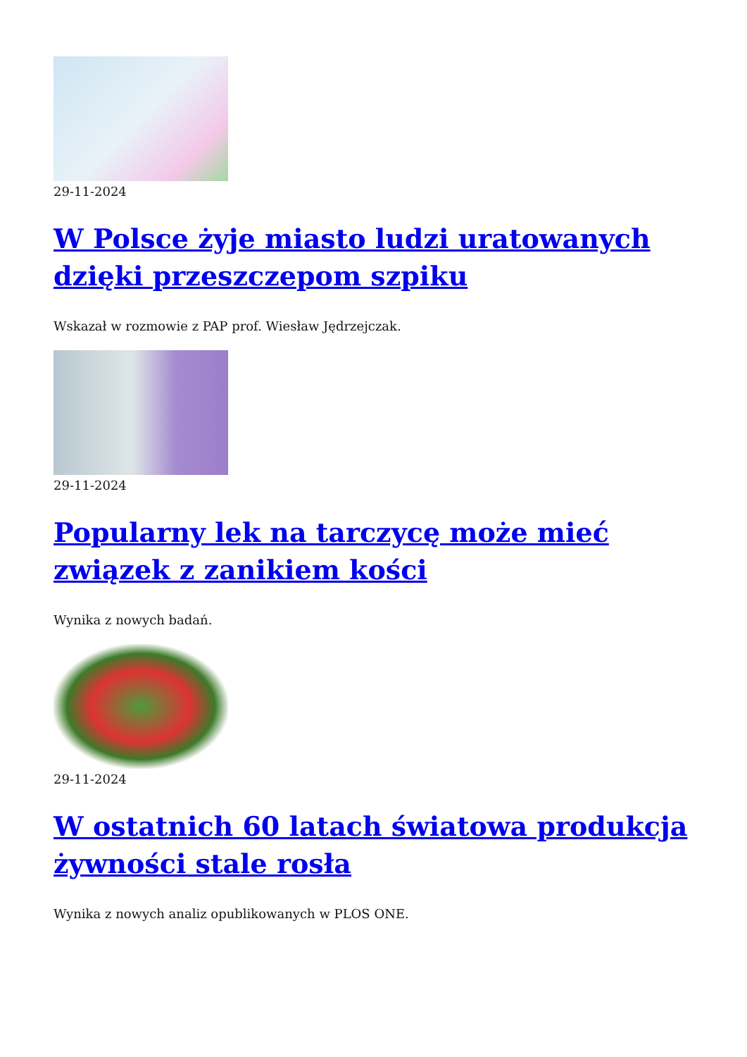29-11-2024
W Polsce żyje miasto ludzi uratowanych dzięki przeszczepom szpiku
Wskazał w rozmowie z PAP prof. Wiesław Jędrzejczak.
29-11-2024
Popularny lek na tarczycę może mieć związek z zanikiem kości
Wynika z nowych badań.
29-11-2024
W ostatnich 60 latach światowa produkcja żywności stale rosła
Wynika z nowych analiz opublikowanych w PLOS ONE.